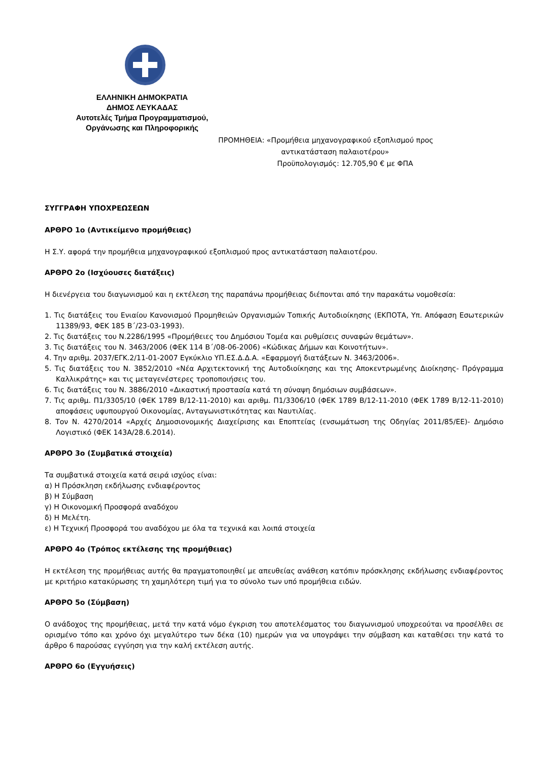ΕΛΛΗΝΙΚΗ ΔΗΜΟΚΡΑΤΙΑ
ΔΗΜΟΣ ΛΕΥΚΑΔΑΣ
Αυτοτελές Τμήμα Προγραμματισμού,
Οργάνωσης και Πληροφορικής
ΠΡΟΜΗΘΕΙΑ: «Προμήθεια μηχανογραφικού εξοπλισμού προς
αντικατάσταση παλαιοτέρου»
Προϋπολογισμός: 12.705,90 € με ΦΠΑ
ΣΥΓΓΡΑΦΗ ΥΠΟΧΡΕΩΣΕΩΝ
ΑΡΘΡΟ 1ο (Αντικείμενο προμήθειας)
Η Σ.Υ. αφορά την προμήθεια μηχανογραφικού εξοπλισμού προς αντικατάσταση παλαιοτέρου.
ΑΡΘΡΟ 2ο (Ισχύουσες διατάξεις)
Η διενέργεια του διαγωνισμού και η εκτέλεση της παραπάνω προμήθειας διέπονται από την παρακάτω νομοθεσία:
1. Τις διατάξεις του Ενιαίου Κανονισμού Προμηθειών Οργανισμών Τοπικής Αυτοδιοίκησης (ΕΚΠΟΤΑ, Υπ. Απόφαση Εσωτερικών 11389/93, ΦΕΚ 185 Β΄/23-03-1993).
2. Τις διατάξεις του Ν.2286/1995 «Προμήθειες του Δημόσιου Τομέα και ρυθμίσεις συναφών θεμάτων».
3. Τις διατάξεις του Ν. 3463/2006 (ΦΕΚ 114 Β΄/08-06-2006) «Κώδικας Δήμων και Κοινοτήτων».
4. Την αριθμ. 2037/ΕΓΚ.2/11-01-2007 Εγκύκλιο ΥΠ.ΕΣ.Δ.Δ.Α. «Εφαρμογή διατάξεων Ν. 3463/2006».
5. Τις διατάξεις του Ν. 3852/2010 «Νέα Αρχιτεκτονική της Αυτοδιοίκησης και της Αποκεντρωμένης Διοίκησης- Πρόγραμμα Καλλικράτης» και τις μεταγενέστερες τροποποιήσεις του.
6. Τις διατάξεις του Ν. 3886/2010 «Δικαστική προστασία κατά τη σύναψη δημόσιων συμβάσεων».
7. Τις αριθμ. Π1/3305/10 (ΦΕΚ 1789 Β/12-11-2010) και αριθμ. Π1/3306/10 (ΦΕΚ 1789 Β/12-11-2010 (ΦΕΚ 1789 Β/12-11-2010) αποφάσεις υφυπουργού Οικονομίας, Ανταγωνιστικότητας και Ναυτιλίας.
8. Τον Ν. 4270/2014 «Αρχές Δημοσιονομικής Διαχείρισης και Εποπτείας (ενσωμάτωση της Οδηγίας 2011/85/ΕΕ)- Δημόσιο Λογιστικό (ΦΕΚ 143Α/28.6.2014).
ΑΡΘΡΟ 3ο (Συμβατικά στοιχεία)
Τα συμβατικά στοιχεία κατά σειρά ισχύος είναι:
α) Η Πρόσκληση εκδήλωσης ενδιαφέροντος
β) Η Σύμβαση
γ) Η Οικονομική Προσφορά αναδόχου
δ) Η Μελέτη.
ε) Η Τεχνική Προσφορά του αναδόχου με όλα τα τεχνικά και λοιπά στοιχεία
ΑΡΘΡΟ 4ο (Τρόπος εκτέλεσης της προμήθειας)
Η εκτέλεση της προμήθειας αυτής θα πραγματοποιηθεί με απευθείας ανάθεση κατόπιν πρόσκλησης εκδήλωσης ενδιαφέροντος με κριτήριο κατακύρωσης τη χαμηλότερη τιμή για το σύνολο των υπό προμήθεια ειδών.
ΑΡΘΡΟ 5ο (Σύμβαση)
Ο ανάδοχος της προμήθειας, μετά την κατά νόμο έγκριση του αποτελέσματος του διαγωνισμού υποχρεούται να προσέλθει σε ορισμένο τόπο και χρόνο όχι μεγαλύτερο των δέκα (10) ημερών για να υπογράψει την σύμβαση και καταθέσει την κατά το άρθρο 6 παρούσας εγγύηση για την καλή εκτέλεση αυτής.
ΑΡΘΡΟ 6ο (Εγγυήσεις)